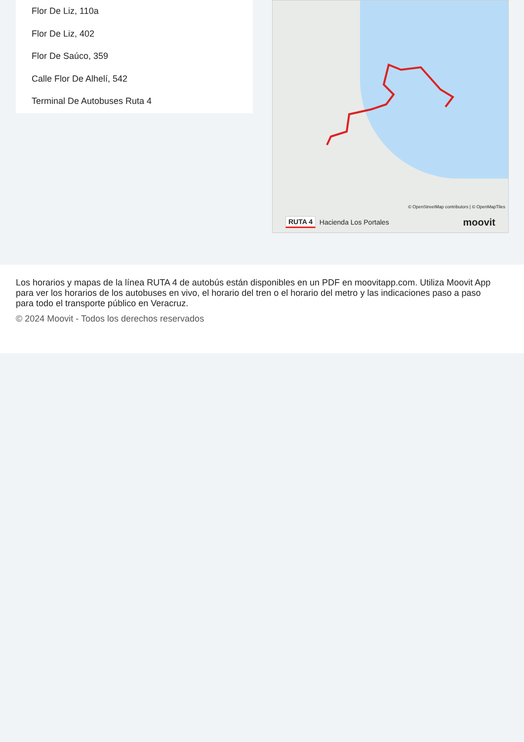Flor De Liz, 110a
Flor De Liz, 402
Flor De Saúco, 359
Calle Flor De Alhelí, 542
Terminal De Autobuses Ruta 4
© OpenStreetMap contributors | © OpenMapTiles
RUTA 4 Hacienda Los Portales moovit
Los horarios y mapas de la línea RUTA 4 de autobús están disponibles en un PDF en moovitapp.com. Utiliza Moovit App para ver los horarios de los autobuses en vivo, el horario del tren o el horario del metro y las indicaciones paso a paso para todo el transporte público en Veracruz.
© 2024 Moovit - Todos los derechos reservados